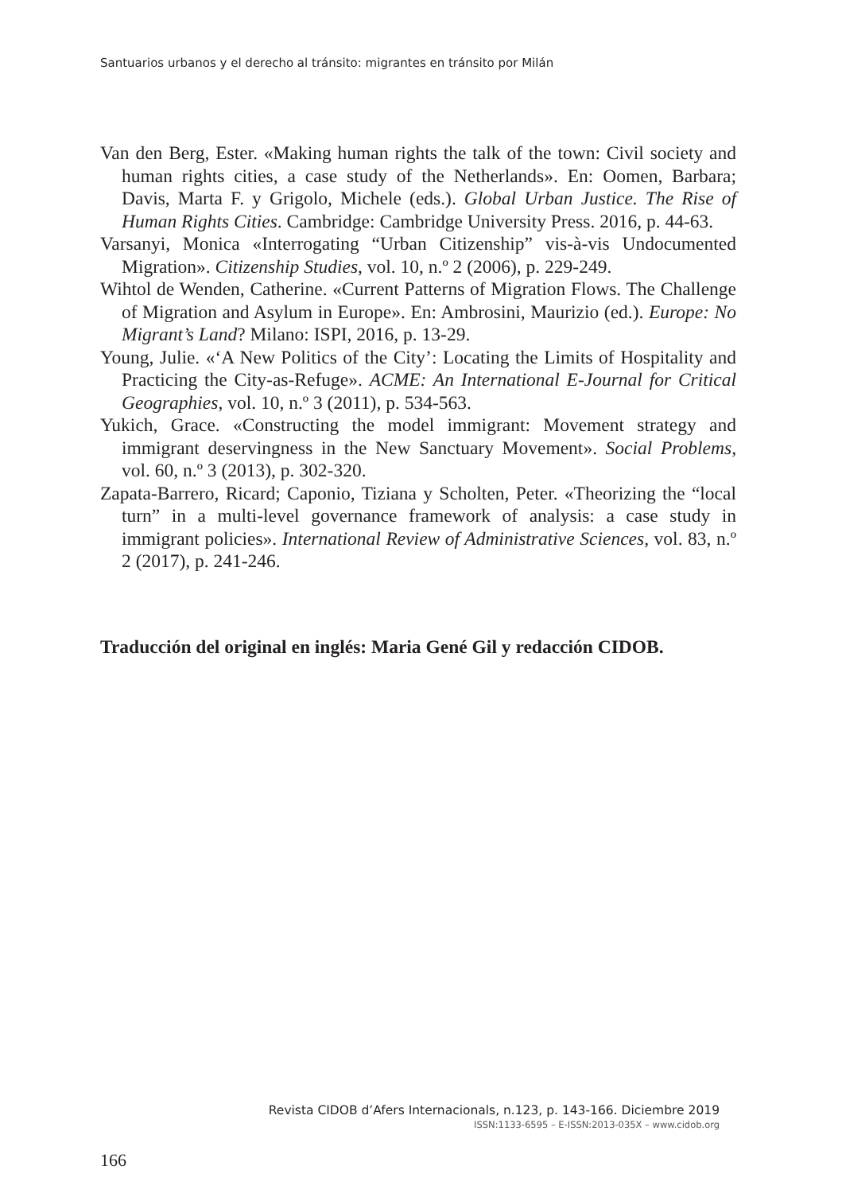Santuarios urbanos y el derecho al tránsito: migrantes en tránsito por Milán
Van den Berg, Ester. «Making human rights the talk of the town: Civil society and human rights cities, a case study of the Netherlands». En: Oomen, Barbara; Davis, Marta F. y Grigolo, Michele (eds.). Global Urban Justice. The Rise of Human Rights Cities. Cambridge: Cambridge University Press. 2016, p. 44-63.
Varsanyi, Monica «Interrogating “Urban Citizenship” vis-à-vis Undocumented Migration». Citizenship Studies, vol. 10, n.º 2 (2006), p. 229-249.
Wihtol de Wenden, Catherine. «Current Patterns of Migration Flows. The Challenge of Migration and Asylum in Europe». En: Ambrosini, Maurizio (ed.). Europe: No Migrant’s Land? Milano: ISPI, 2016, p. 13-29.
Young, Julie. «‘A New Politics of the City’: Locating the Limits of Hospitality and Practicing the City-as-Refuge». ACME: An International E-Journal for Critical Geographies, vol. 10, n.º 3 (2011), p. 534-563.
Yukich, Grace. «Constructing the model immigrant: Movement strategy and immigrant deservingness in the New Sanctuary Movement». Social Problems, vol. 60, n.º 3 (2013), p. 302-320.
Zapata-Barrero, Ricard; Caponio, Tiziana y Scholten, Peter. «Theorizing the “local turn” in a multi-level governance framework of analysis: a case study in immigrant policies». International Review of Administrative Sciences, vol. 83, n.º 2 (2017), p. 241-246.
Traducción del original en inglés: Maria Gené Gil y redacción CIDOB.
Revista CIDOB d’Afers Internacionals, n.123, p. 143-166. Diciembre 2019
ISSN:1133-6595 – E-ISSN:2013-035X – www.cidob.org
166